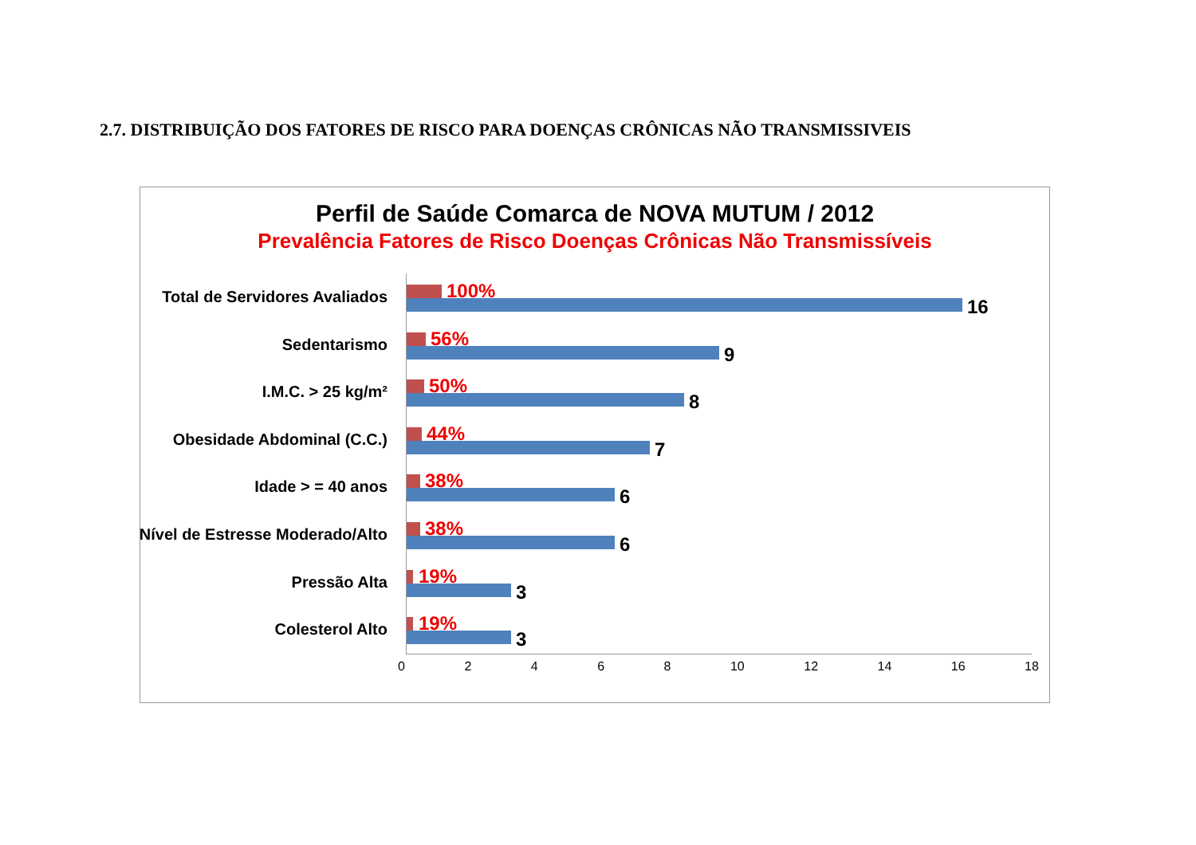2.7. DISTRIBUIÇÃO DOS FATORES DE RISCO PARA DOENÇAS CRÔNICAS NÃO TRANSMISSIVEIS
Perfil de Saúde Comarca de NOVA MUTUM / 2012
Prevalência Fatores de Risco Doenças Crônicas Não Transmissíveis
Total de Servidores Avaliados 100%
16
Sedentarismo 56%
9
I.M.C. > 25 kg/m² 50%
8
Obesidade Abdominal (C.C.) 44%
7
Idade > = 40 anos 38%
6
Nível de Estresse Moderado/Alto 38%
6
Pressão Alta 19%
3
Colesterol Alto 19%
3
0 2 4 6 8 10 12 14 16 18